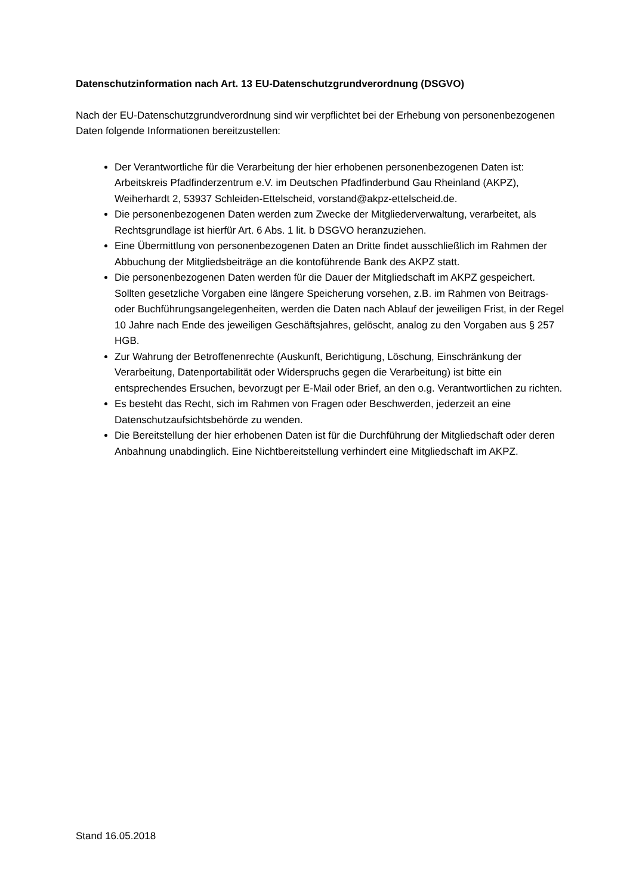Datenschutzinformation nach Art. 13 EU-Datenschutzgrundverordnung (DSGVO)
Nach der EU-Datenschutzgrundverordnung sind wir verpflichtet bei der Erhebung von personenbezogenen Daten folgende Informationen bereitzustellen:
Der Verantwortliche für die Verarbeitung der hier erhobenen personenbezogenen Daten ist: Arbeitskreis Pfadfinderzentrum e.V. im Deutschen Pfadfinderbund Gau Rheinland (AKPZ), Weiherhardt 2, 53937 Schleiden-Ettelscheid, vorstand@akpz-ettelscheid.de.
Die personenbezogenen Daten werden zum Zwecke der Mitgliederverwaltung, verarbeitet, als Rechtsgrundlage ist hierfür Art. 6 Abs. 1 lit. b DSGVO heranzuziehen.
Eine Übermittlung von personenbezogenen Daten an Dritte findet ausschließlich im Rahmen der Abbuchung der Mitgliedsbeiträge an die kontoführende Bank des AKPZ statt.
Die personenbezogenen Daten werden für die Dauer der Mitgliedschaft im AKPZ gespeichert. Sollten gesetzliche Vorgaben eine längere Speicherung vorsehen, z.B. im Rahmen von Beitrags- oder Buchführungsangelegenheiten, werden die Daten nach Ablauf der jeweiligen Frist, in der Regel 10 Jahre nach Ende des jeweiligen Geschäftsjahres, gelöscht, analog zu den Vorgaben aus § 257 HGB.
Zur Wahrung der Betroffenenrechte (Auskunft, Berichtigung, Löschung, Einschränkung der Verarbeitung, Datenportabilität oder Widerspruchs gegen die Verarbeitung) ist bitte ein entsprechendes Ersuchen, bevorzugt per E-Mail oder Brief, an den o.g. Verantwortlichen zu richten.
Es besteht das Recht, sich im Rahmen von Fragen oder Beschwerden, jederzeit an eine Datenschutzaufsichtsbehörde zu wenden.
Die Bereitstellung der hier erhobenen Daten ist für die Durchführung der Mitgliedschaft oder deren Anbahnung unabdinglich. Eine Nichtbereitstellung verhindert eine Mitgliedschaft im AKPZ.
Stand 16.05.2018